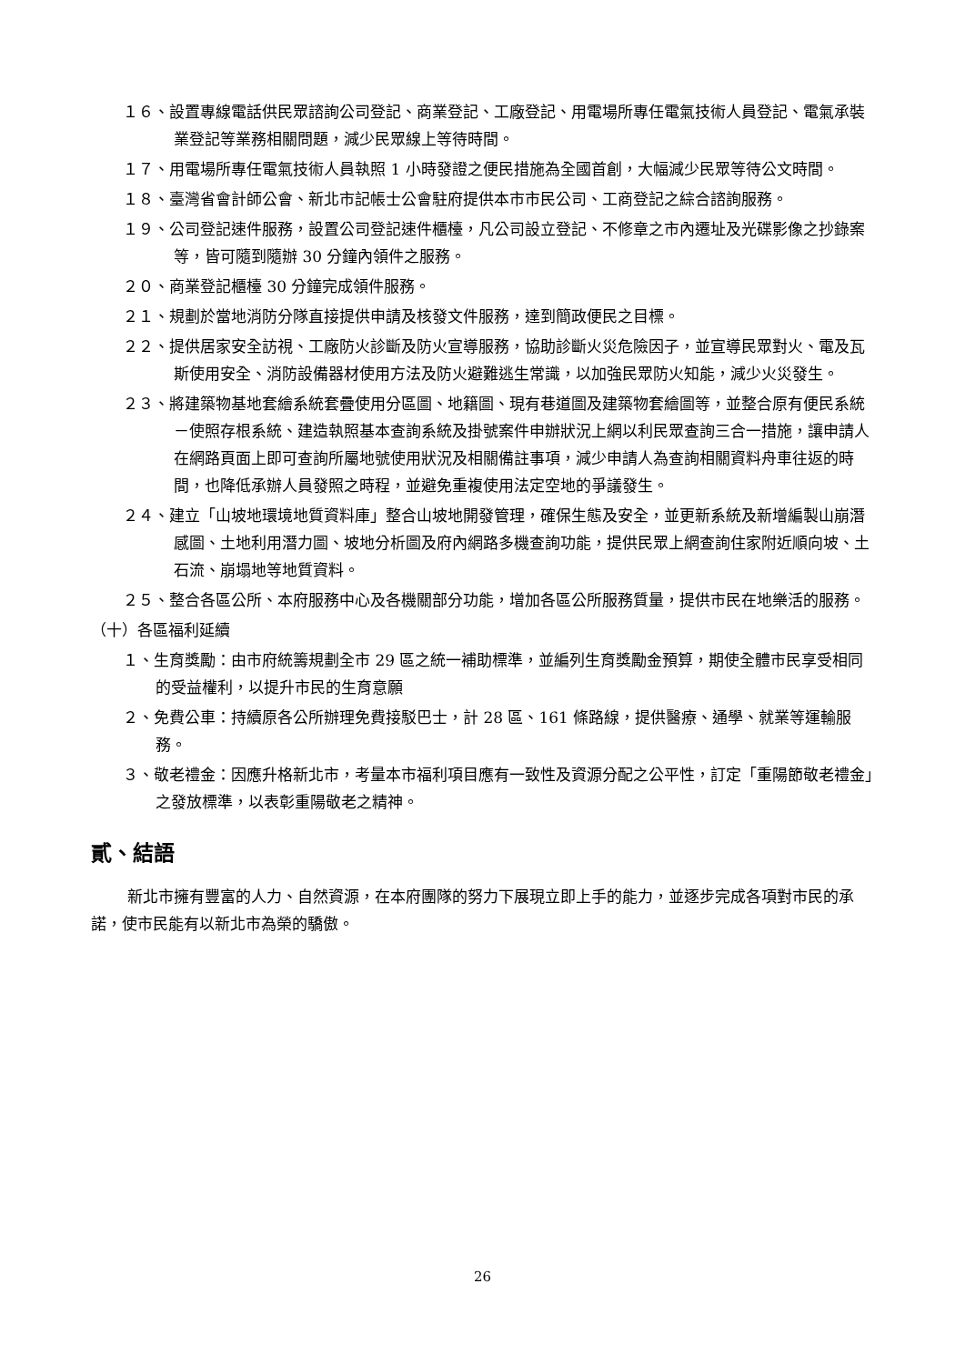１６、設置專線電話供民眾諮詢公司登記、商業登記、工廠登記、用電場所專任電氣技術人員登記、電氣承裝業登記等業務相關問題，減少民眾線上等待時間。
１７、用電場所專任電氣技術人員執照 1 小時發證之便民措施為全國首創，大幅減少民眾等待公文時間。
１８、臺灣省會計師公會、新北市記帳士公會駐府提供本市市民公司、工商登記之綜合諮詢服務。
１９、公司登記速件服務，設置公司登記速件櫃檯，凡公司設立登記、不修章之市內遷址及光碟影像之抄錄案等，皆可隨到隨辦 30 分鐘內領件之服務。
２０、商業登記櫃檯 30 分鐘完成領件服務。
２１、規劃於當地消防分隊直接提供申請及核發文件服務，達到簡政便民之目標。
２２、提供居家安全訪視、工廠防火診斷及防火宣導服務，協助診斷火災危險因子，並宣導民眾對火、電及瓦斯使用安全、消防設備器材使用方法及防火避難逃生常識，以加強民眾防火知能，減少火災發生。
２３、將建築物基地套繪系統套疊使用分區圖、地籍圖、現有巷道圖及建築物套繪圖等，並整合原有便民系統－使照存根系統、建造執照基本查詢系統及掛號案件申辦狀況上網以利民眾查詢三合一措施，讓申請人在網路頁面上即可查詢所屬地號使用狀況及相關備註事項，減少申請人為查詢相關資料舟車往返的時間，也降低承辦人員發照之時程，並避免重複使用法定空地的爭議發生。
２４、建立「山坡地環境地質資料庫」整合山坡地開發管理，確保生態及安全，並更新系統及新增編製山崩潛感圖、土地利用潛力圖、坡地分析圖及府內網路多機查詢功能，提供民眾上網查詢住家附近順向坡、土石流、崩塌地等地質資料。
２５、整合各區公所、本府服務中心及各機關部分功能，增加各區公所服務質量，提供市民在地樂活的服務。
（十）各區福利延續
１、生育獎勵：由市府統籌規劃全市 29 區之統一補助標準，並編列生育獎勵金預算，期使全體市民享受相同的受益權利，以提升市民的生育意願
２、免費公車：持續原各公所辦理免費接駁巴士，計 28 區、161 條路線，提供醫療、通學、就業等運輸服務。
３、敬老禮金：因應升格新北市，考量本市福利項目應有一致性及資源分配之公平性，訂定「重陽節敬老禮金」之發放標準，以表彰重陽敬老之精神。
貳、結語
新北市擁有豐富的人力、自然資源，在本府團隊的努力下展現立即上手的能力，並逐步完成各項對市民的承諾，使市民能有以新北市為榮的驕傲。
26